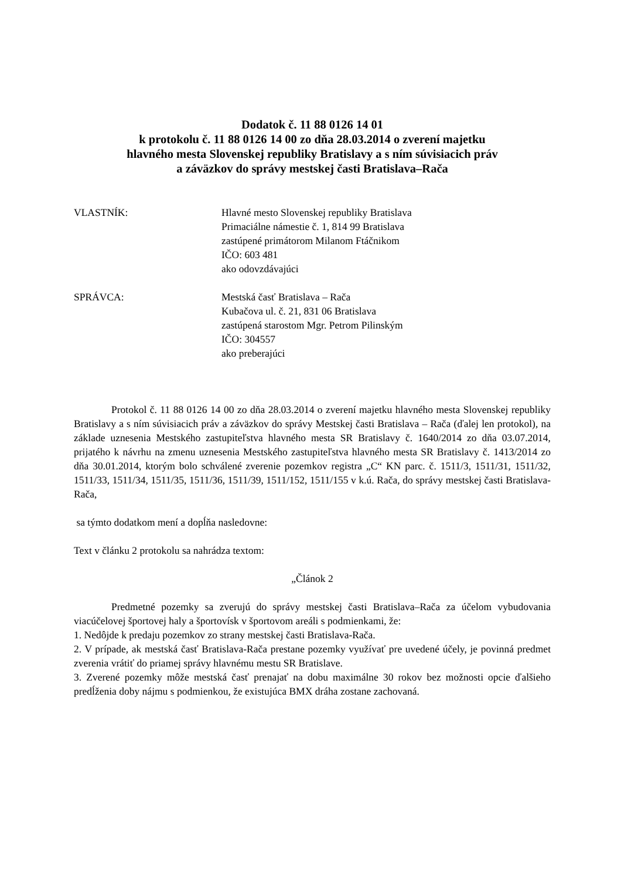Dodatok č. 11 88 0126 14 01
k protokolu č. 11 88 0126 14 00 zo dňa 28.03.2014 o zverení majetku
hlavného mesta Slovenskej republiky Bratislavy a s ním súvisiacich práv
a záväzkov do správy mestskej časti Bratislava–Rača
VLASTNÍK: Hlavné mesto Slovenskej republiky Bratislava
Primaciálne námestie č. 1, 814 99 Bratislava
zastúpené primátorom Milanom Ftáčnikom
IČO: 603 481
ako odovzdávajúci
SPRÁVCA: Mestská časť Bratislava – Rača
Kubačova ul. č. 21, 831 06 Bratislava
zastúpená starostom Mgr. Petrom Pilinským
IČO: 304557
ako preberajúci
Protokol č. 11 88 0126 14 00 zo dňa 28.03.2014 o zverení majetku hlavného mesta Slovenskej republiky Bratislavy a s ním súvisiacich práv a záväzkov do správy Mestskej časti Bratislava – Rača (ďalej len protokol), na základe uznesenia Mestského zastupiteľstva hlavného mesta SR Bratislavy č. 1640/2014 zo dňa 03.07.2014, prijatého k návrhu na zmenu uznesenia Mestského zastupiteľstva hlavného mesta SR Bratislavy č. 1413/2014 zo dňa 30.01.2014, ktorým bolo schválené zverenie pozemkov registra „C“ KN parc. č. 1511/3, 1511/31, 1511/32, 1511/33, 1511/34, 1511/35, 1511/36, 1511/39, 1511/152, 1511/155 v k.ú. Rača, do správy mestskej časti Bratislava-Rača,
sa týmto dodatkom mení a dopĺňa nasledovne:
Text v článku 2 protokolu sa nahrádza textom:
„Článok 2
Predmetné pozemky sa zverujú do správy mestskej časti Bratislava–Rača za účelom vybudovania viacúčelovej športovej haly a športovísk v športovom areáli s podmienkami, že:
1. Nedôjde k predaju pozemkov zo strany mestskej časti Bratislava-Rača.
2. V prípade, ak mestská časť Bratislava-Rača prestane pozemky využívať pre uvedené účely, je povinná predmet zverenia vrátiť do priamej správy hlavnému mestu SR Bratislave.
3. Zverené pozemky môže mestská časť prenajať na dobu maximálne 30 rokov bez možnosti opcie ďalšieho predĺženia doby nájmu s podmienkou, že existujúca BMX dráha zostane zachovaná.